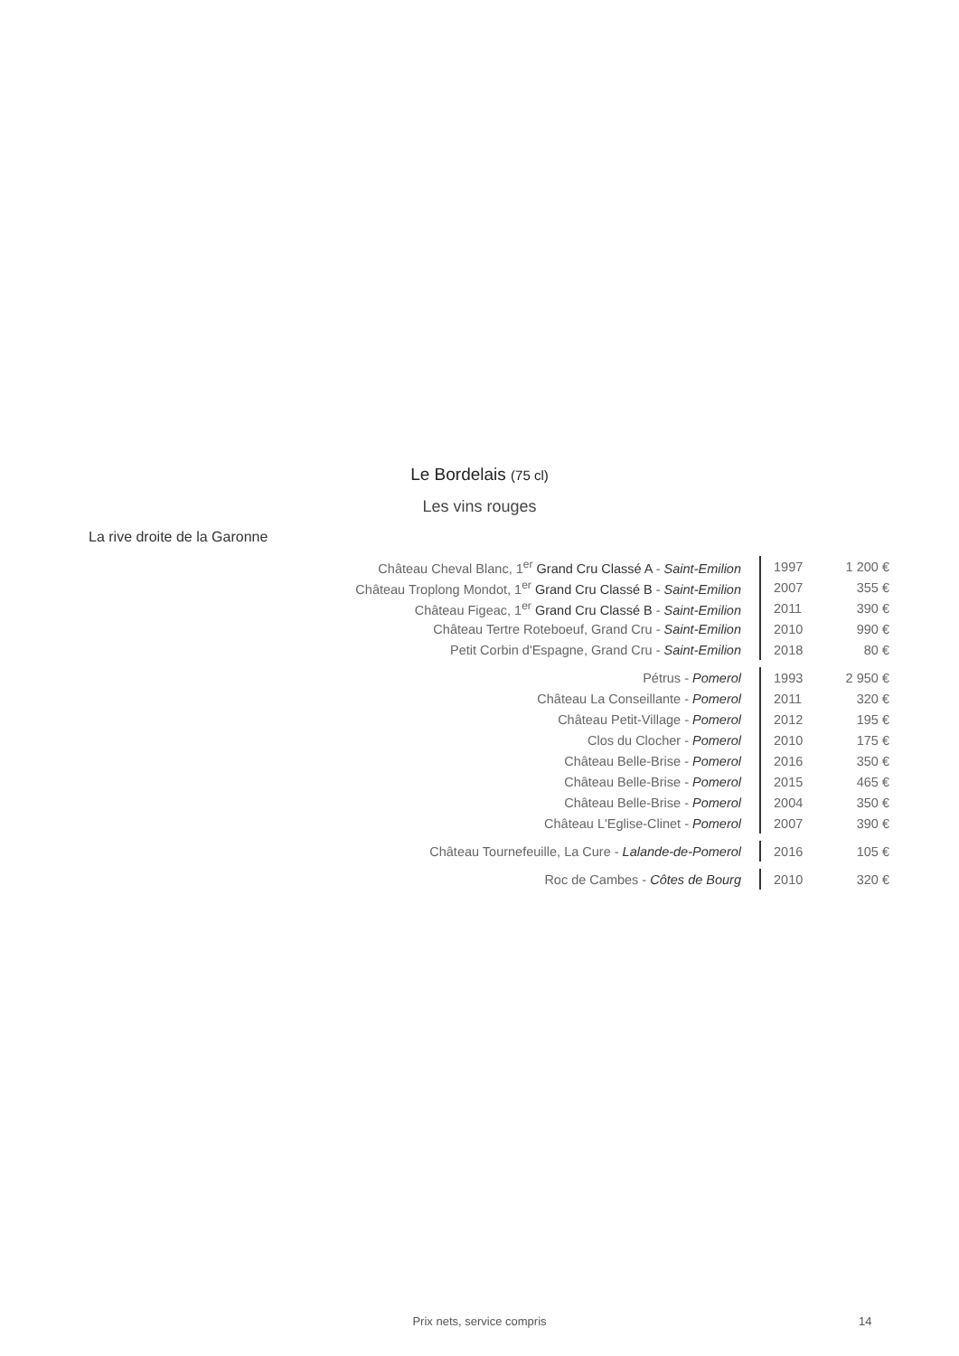Le Bordelais (75 cl)
Les vins rouges
La rive droite de la Garonne
| Château Cheval Blanc, 1<sup>er</sup> Grand Cru Classé A - Saint-Emilion | 1997 | 1 200 € |
| Château Troplong Mondot, 1<sup>er</sup> Grand Cru Classé B - Saint-Emilion | 2007 | 355 € |
| Château Figeac, 1<sup>er</sup> Grand Cru Classé B - Saint-Emilion | 2011 | 390 € |
| Château Tertre Roteboeuf, Grand Cru - Saint-Emilion | 2010 | 990 € |
| Petit Corbin d'Espagne, Grand Cru - Saint-Emilion | 2018 | 80 € |
| Pétrus - Pomerol | 1993 | 2 950 € |
| Château La Conseillante - Pomerol | 2011 | 320 € |
| Château Petit-Village - Pomerol | 2012 | 195 € |
| Clos du Clocher - Pomerol | 2010 | 175 € |
| Château Belle-Brise - Pomerol | 2016 | 350 € |
| Château Belle-Brise - Pomerol | 2015 | 465 € |
| Château Belle-Brise - Pomerol | 2004 | 350 € |
| Château L'Eglise-Clinet - Pomerol | 2007 | 390 € |
| Château Tournefeuille, La Cure - Lalande-de-Pomerol | 2016 | 105 € |
| Roc de Cambes - Côtes de Bourg | 2010 | 320 € |
Prix nets, service compris 14